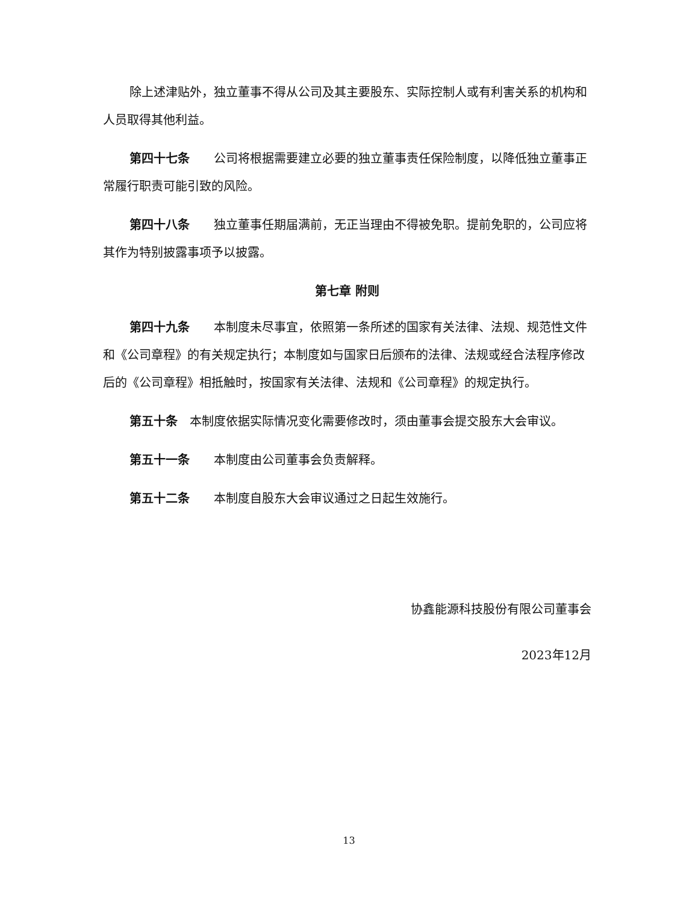除上述津贴外，独立董事不得从公司及其主要股东、实际控制人或有利害关系的机构和人员取得其他利益。
第四十七条　　公司将根据需要建立必要的独立董事责任保险制度，以降低独立董事正常履行职责可能引致的风险。
第四十八条　　独立董事任期届满前，无正当理由不得被免职。提前免职的，公司应将其作为特别披露事项予以披露。
第七章 附则
第四十九条　　本制度未尽事宜，依照第一条所述的国家有关法律、法规、规范性文件和《公司章程》的有关规定执行；本制度如与国家日后颁布的法律、法规或经合法程序修改后的《公司章程》相抵触时，按国家有关法律、法规和《公司章程》的规定执行。
第五十条　本制度依据实际情况变化需要修改时，须由董事会提交股东大会审议。
第五十一条　　本制度由公司董事会负责解释。
第五十二条　　本制度自股东大会审议通过之日起生效施行。
协鑫能源科技股份有限公司董事会
2023年12月
13